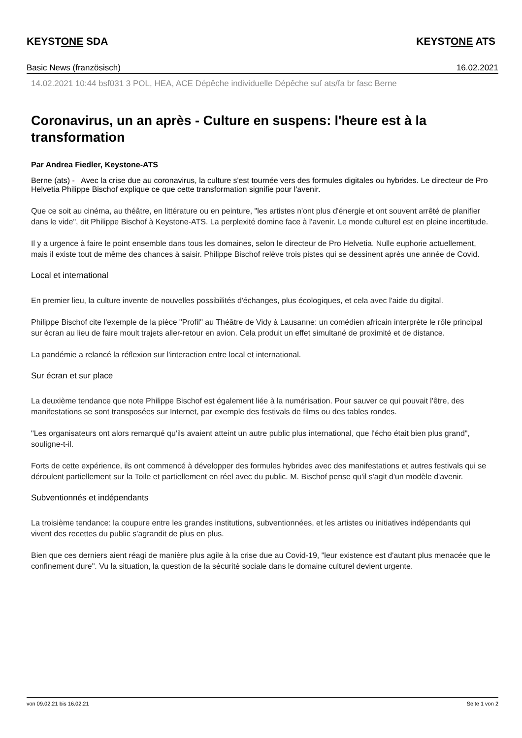KEYSTONE SDA KEYSTONE ATS
Basic News (französisch) 16.02.2021
14.02.2021 10:44 bsf031 3 POL, HEA, ACE Dépêche individuelle Dépêche suf ats/fa br fasc Berne
Coronavirus, un an après - Culture en suspens: l'heure est à la transformation
Par Andrea Fiedler, Keystone-ATS
Berne (ats) - Avec la crise due au coronavirus, la culture s'est tournée vers des formules digitales ou hybrides. Le directeur de Pro Helvetia Philippe Bischof explique ce que cette transformation signifie pour l'avenir.
Que ce soit au cinéma, au théâtre, en littérature ou en peinture, "les artistes n'ont plus d'énergie et ont souvent arrêté de planifier dans le vide", dit Philippe Bischof à Keystone-ATS. La perplexité domine face à l'avenir. Le monde culturel est en pleine incertitude.
Il y a urgence à faire le point ensemble dans tous les domaines, selon le directeur de Pro Helvetia. Nulle euphorie actuellement, mais il existe tout de même des chances à saisir. Philippe Bischof relève trois pistes qui se dessinent après une année de Covid.
Local et international
En premier lieu, la culture invente de nouvelles possibilités d'échanges, plus écologiques, et cela avec l'aide du digital.
Philippe Bischof cite l'exemple de la pièce "Profil" au Théâtre de Vidy à Lausanne: un comédien africain interprète le rôle principal sur écran au lieu de faire moult trajets aller-retour en avion. Cela produit un effet simultané de proximité et de distance.
La pandémie a relancé la réflexion sur l'interaction entre local et international.
Sur écran et sur place
La deuxième tendance que note Philippe Bischof est également liée à la numérisation. Pour sauver ce qui pouvait l'être, des manifestations se sont transposées sur Internet, par exemple des festivals de films ou des tables rondes.
"Les organisateurs ont alors remarqué qu'ils avaient atteint un autre public plus international, que l'écho était bien plus grand", souligne-t-il.
Forts de cette expérience, ils ont commencé à développer des formules hybrides avec des manifestations et autres festivals qui se déroulent partiellement sur la Toile et partiellement en réel avec du public. M. Bischof pense qu'il s'agit d'un modèle d'avenir.
Subventionnés et indépendants
La troisième tendance: la coupure entre les grandes institutions, subventionnées, et les artistes ou initiatives indépendants qui vivent des recettes du public s'agrandit de plus en plus.
Bien que ces derniers aient réagi de manière plus agile à la crise due au Covid-19, "leur existence est d'autant plus menacée que le confinement dure". Vu la situation, la question de la sécurité sociale dans le domaine culturel devient urgente.
von 09.02.21 bis 16.02.21 Seite 1 von 2